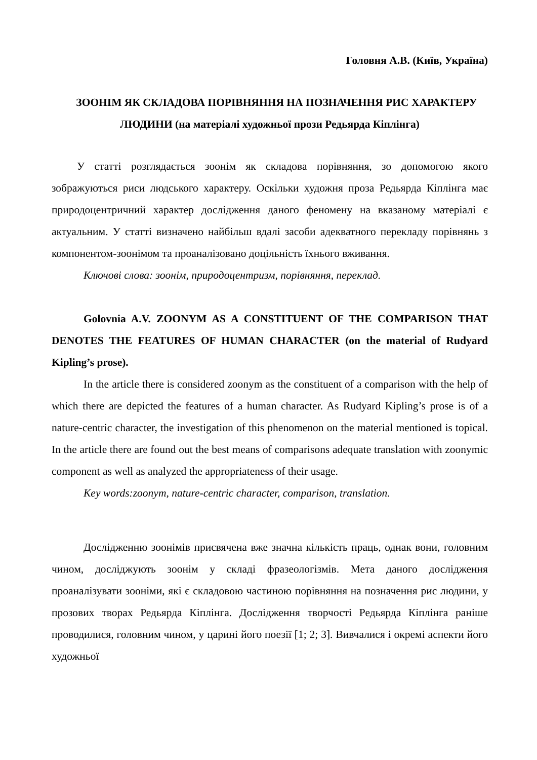Головня А.В. (Київ, Україна)
ЗООНІМ ЯК СКЛАДОВА ПОРІВНЯННЯ НА ПОЗНАЧЕННЯ РИС ХАРАКТЕРУ ЛЮДИНИ (на матеріалі художньої прози Редьярда Кіплінга)
У статті розглядається зоонім як складова порівняння, зо допомогою якого зображуються риси людського характеру. Оскільки художня проза Редьярда Кіплінга має природоцентричний характер дослідження даного феномену на вказаному матеріалі є актуальним. У статті визначено найбільш вдалі засоби адекватного перекладу порівнянь з компонентом-зоонімом та проаналізовано доцільність їхнього вживання.
Ключові слова: зоонім, природоцентризм, порівняння, переклад.
Golovnia A.V. ZOONYM AS A CONSTITUENT OF THE COMPARISON THAT DENOTES THE FEATURES OF HUMAN CHARACTER (on the material of Rudyard Kipling’s prose).
In the article there is considered zoonym as the constituent of a comparison with the help of which there are depicted the features of a human character. As Rudyard Kipling’s prose is of a nature-centric character, the investigation of this phenomenon on the material mentioned is topical. In the article there are found out the best means of comparisons adequate translation with zoonymic component as well as analyzed the appropriateness of their usage.
Key words:zoonym, nature-centric character, comparison, translation.
Дослідженню зоонімів присвячена вже значна кількість праць, однак вони, головним чином, досліджують зоонім у складі фразеологізмів. Мета даного дослідження проаналізувати зооніми, які є складовою частиною порівняння на позначення рис людини, у прозових творах Редьярда Кіплінга. Дослідження творчості Редьярда Кіплінга раніше проводилися, головним чином, у царині його поезії [1; 2; 3]. Вивчалися і окремі аспекти його художньої